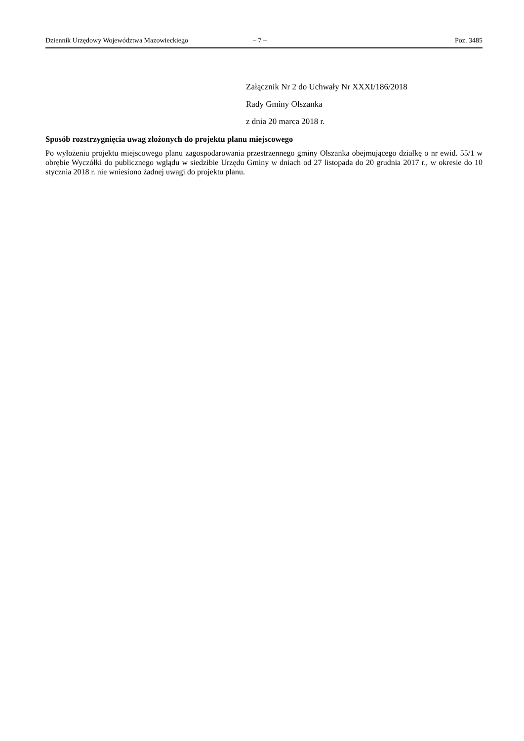Dziennik Urzędowy Województwa Mazowieckiego – 7 – Poz. 3485
Załącznik Nr 2 do Uchwały Nr XXXI/186/2018
Rady Gminy Olszanka
z dnia 20 marca 2018 r.
Sposób rozstrzygnięcia uwag złożonych do projektu planu miejscowego
Po wyłożeniu projektu miejscowego planu zagospodarowania przestrzennego gminy Olszanka obejmującego działkę o nr ewid. 55/1 w obrębie Wyczółki do publicznego wglądu w siedzibie Urzędu Gminy w dniach od 27 listopada do 20 grudnia 2017 r., w okresie do 10 stycznia 2018 r. nie wniesiono żadnej uwagi do projektu planu.